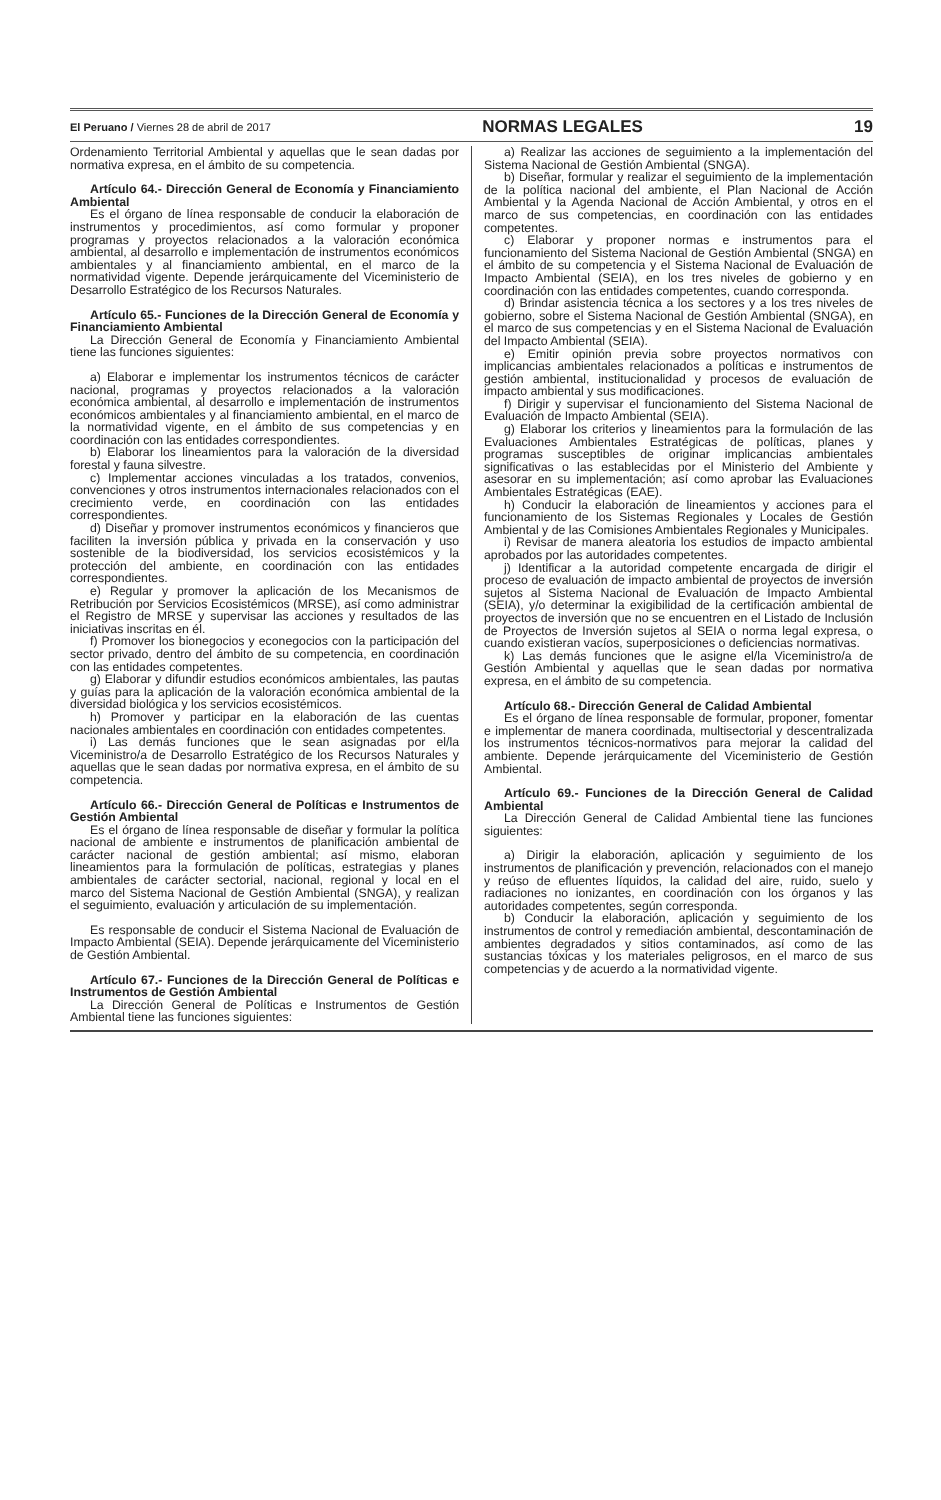El Peruano / Viernes 28 de abril de 2017 NORMAS LEGALES 19
Ordenamiento Territorial Ambiental y aquellas que le sean dadas por normativa expresa, en el ámbito de su competencia.
Artículo 64.- Dirección General de Economía y Financiamiento Ambiental
Es el órgano de línea responsable de conducir la elaboración de instrumentos y procedimientos, así como formular y proponer programas y proyectos relacionados a la valoración económica ambiental, al desarrollo e implementación de instrumentos económicos ambientales y al financiamiento ambiental, en el marco de la normatividad vigente. Depende jerárquicamente del Viceministerio de Desarrollo Estratégico de los Recursos Naturales.
Artículo 65.- Funciones de la Dirección General de Economía y Financiamiento Ambiental
La Dirección General de Economía y Financiamiento Ambiental tiene las funciones siguientes:
a) Elaborar e implementar los instrumentos técnicos de carácter nacional, programas y proyectos relacionados a la valoración económica ambiental, al desarrollo e implementación de instrumentos económicos ambientales y al financiamiento ambiental, en el marco de la normatividad vigente, en el ámbito de sus competencias y en coordinación con las entidades correspondientes.
b) Elaborar los lineamientos para la valoración de la diversidad forestal y fauna silvestre.
c) Implementar acciones vinculadas a los tratados, convenios, convenciones y otros instrumentos internacionales relacionados con el crecimiento verde, en coordinación con las entidades correspondientes.
d) Diseñar y promover instrumentos económicos y financieros que faciliten la inversión pública y privada en la conservación y uso sostenible de la biodiversidad, los servicios ecosistémicos y la protección del ambiente, en coordinación con las entidades correspondientes.
e) Regular y promover la aplicación de los Mecanismos de Retribución por Servicios Ecosistémicos (MRSE), así como administrar el Registro de MRSE y supervisar las acciones y resultados de las iniciativas inscritas en él.
f) Promover los bionegocios y econegocios con la participación del sector privado, dentro del ámbito de su competencia, en coordinación con las entidades competentes.
g) Elaborar y difundir estudios económicos ambientales, las pautas y guías para la aplicación de la valoración económica ambiental de la diversidad biológica y los servicios ecosistémicos.
h) Promover y participar en la elaboración de las cuentas nacionales ambientales en coordinación con entidades competentes.
i) Las demás funciones que le sean asignadas por el/la Viceministro/a de Desarrollo Estratégico de los Recursos Naturales y aquellas que le sean dadas por normativa expresa, en el ámbito de su competencia.
Artículo 66.- Dirección General de Políticas e Instrumentos de Gestión Ambiental
Es el órgano de línea responsable de diseñar y formular la política nacional de ambiente e instrumentos de planificación ambiental de carácter nacional de gestión ambiental; así mismo, elaboran lineamientos para la formulación de políticas, estrategias y planes ambientales de carácter sectorial, nacional, regional y local en el marco del Sistema Nacional de Gestión Ambiental (SNGA), y realizan el seguimiento, evaluación y articulación de su implementación.
Es responsable de conducir el Sistema Nacional de Evaluación de Impacto Ambiental (SEIA). Depende jerárquicamente del Viceministerio de Gestión Ambiental.
Artículo 67.- Funciones de la Dirección General de Políticas e Instrumentos de Gestión Ambiental
La Dirección General de Políticas e Instrumentos de Gestión Ambiental tiene las funciones siguientes:
a) Realizar las acciones de seguimiento a la implementación del Sistema Nacional de Gestión Ambiental (SNGA).
b) Diseñar, formular y realizar el seguimiento de la implementación de la política nacional del ambiente, el Plan Nacional de Acción Ambiental y la Agenda Nacional de Acción Ambiental, y otros en el marco de sus competencias, en coordinación con las entidades competentes.
c) Elaborar y proponer normas e instrumentos para el funcionamiento del Sistema Nacional de Gestión Ambiental (SNGA) en el ámbito de su competencia y el Sistema Nacional de Evaluación de Impacto Ambiental (SEIA), en los tres niveles de gobierno y en coordinación con las entidades competentes, cuando corresponda.
d) Brindar asistencia técnica a los sectores y a los tres niveles de gobierno, sobre el Sistema Nacional de Gestión Ambiental (SNGA), en el marco de sus competencias y en el Sistema Nacional de Evaluación del Impacto Ambiental (SEIA).
e) Emitir opinión previa sobre proyectos normativos con implicancias ambientales relacionados a políticas e instrumentos de gestión ambiental, institucionalidad y procesos de evaluación de impacto ambiental y sus modificaciones.
f) Dirigir y supervisar el funcionamiento del Sistema Nacional de Evaluación de Impacto Ambiental (SEIA).
g) Elaborar los criterios y lineamientos para la formulación de las Evaluaciones Ambientales Estratégicas de políticas, planes y programas susceptibles de originar implicancias ambientales significativas o las establecidas por el Ministerio del Ambiente y asesorar en su implementación; así como aprobar las Evaluaciones Ambientales Estratégicas (EAE).
h) Conducir la elaboración de lineamientos y acciones para el funcionamiento de los Sistemas Regionales y Locales de Gestión Ambiental y de las Comisiones Ambientales Regionales y Municipales.
i) Revisar de manera aleatoria los estudios de impacto ambiental aprobados por las autoridades competentes.
j) Identificar a la autoridad competente encargada de dirigir el proceso de evaluación de impacto ambiental de proyectos de inversión sujetos al Sistema Nacional de Evaluación de Impacto Ambiental (SEIA), y/o determinar la exigibilidad de la certificación ambiental de proyectos de inversión que no se encuentren en el Listado de Inclusión de Proyectos de Inversión sujetos al SEIA o norma legal expresa, o cuando existieran vacíos, superposiciones o deficiencias normativas.
k) Las demás funciones que le asigne el/la Viceministro/a de Gestión Ambiental y aquellas que le sean dadas por normativa expresa, en el ámbito de su competencia.
Artículo 68.- Dirección General de Calidad Ambiental
Es el órgano de línea responsable de formular, proponer, fomentar e implementar de manera coordinada, multisectorial y descentralizada los instrumentos técnicos-normativos para mejorar la calidad del ambiente. Depende jerárquicamente del Viceministerio de Gestión Ambiental.
Artículo 69.- Funciones de la Dirección General de Calidad Ambiental
La Dirección General de Calidad Ambiental tiene las funciones siguientes:
a) Dirigir la elaboración, aplicación y seguimiento de los instrumentos de planificación y prevención, relacionados con el manejo y reúso de efluentes líquidos, la calidad del aire, ruido, suelo y radiaciones no ionizantes, en coordinación con los órganos y las autoridades competentes, según corresponda.
b) Conducir la elaboración, aplicación y seguimiento de los instrumentos de control y remediación ambiental, descontaminación de ambientes degradados y sitios contaminados, así como de las sustancias tóxicas y los materiales peligrosos, en el marco de sus competencias y de acuerdo a la normatividad vigente.